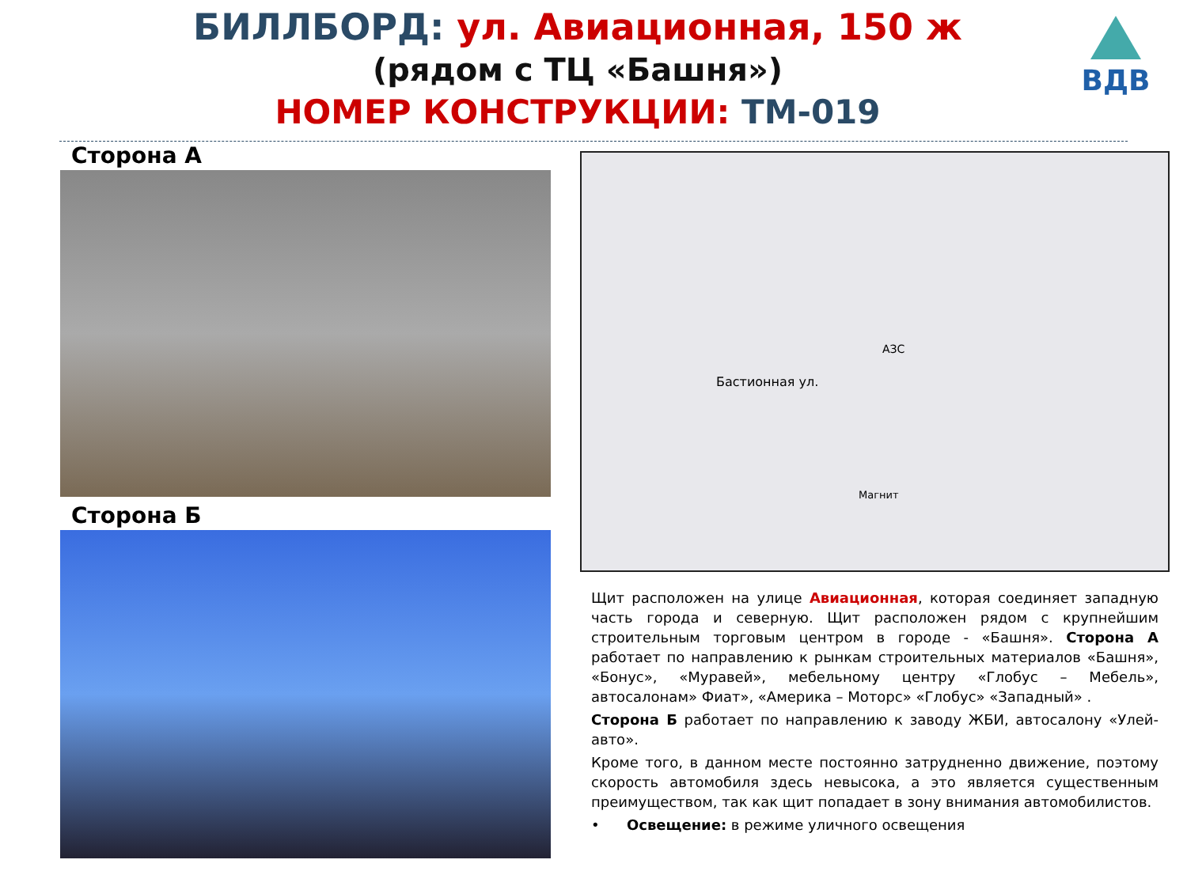ВДВ
БИЛЛБОРД: ул. Авиационная, 150 ж
(рядом с ТЦ «Башня»)
НОМЕР КОНСТРУКЦИИ: ТМ-019
Сторона А
Сторона Б
Бастионная ул.
АЗС
Магнит
Щит расположен на улице Авиационная, которая соединяет западную часть города и северную. Щит расположен рядом с крупнейшим строительным торговым центром в городе - «Башня». Сторона А работает по направлению к рынкам строительных материалов «Башня», «Бонус», «Муравей», мебельному центру «Глобус – Мебель», автосалонам» Фиат», «Америка – Моторс» «Глобус» «Западный» .
Сторона Б работает по направлению к заводу ЖБИ, автосалону «Улей-авто».
Кроме того, в данном месте постоянно затрудненно движение, поэтому скорость автомобиля здесь невысока, а это является существенным преимуществом, так как щит попадает в зону внимания автомобилистов.
• Освещение: в режиме уличного освещения